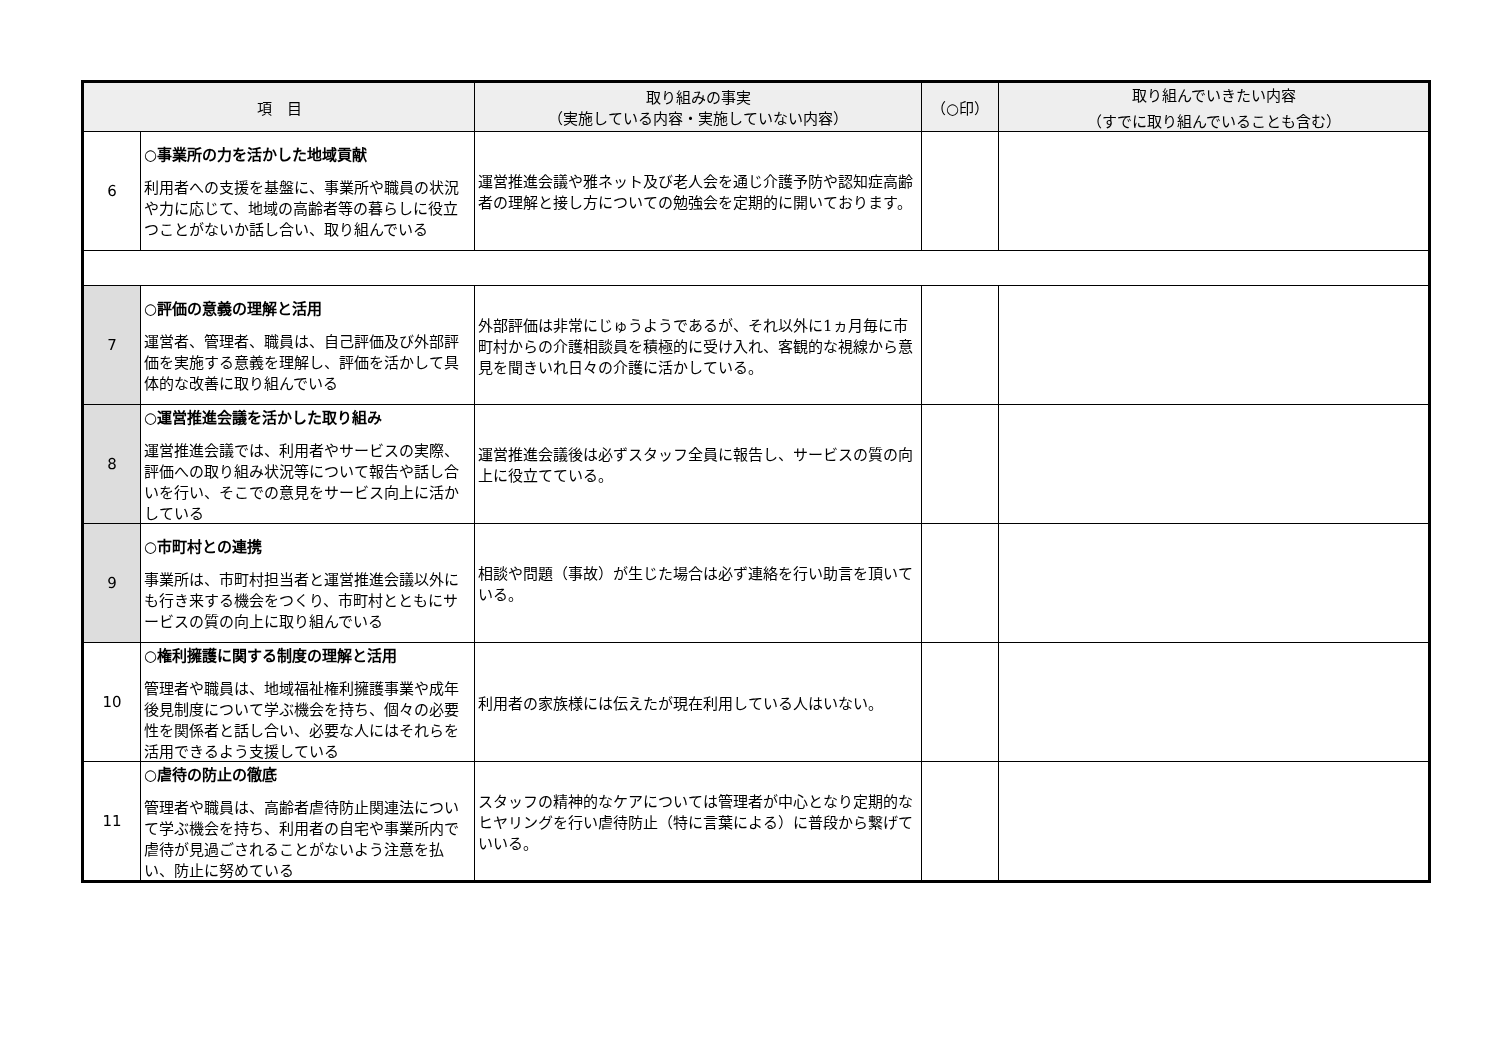| 項 目 | | 取り組みの事実 （実施している内容・実施していない内容） | （○印） | 取り組んでいきたい内容 （すでに取り組んでいることも含む） |
| --- | --- | --- | --- | --- |
| 6 | ○事業所の力を活かした地域貢献 利用者への支援を基盤に、事業所や職員の状況や力に応じて、地域の高齢者等の暮らしに役立つことがないか話し合い、取り組んでいる | 運営推進会議や雅ネット及び老人会を通じ介護予防や認知症高齢者の理解と接し方についての勉強会を定期的に開いております。 | | |
| 7 | ○評価の意義の理解と活用 運営者、管理者、職員は、自己評価及び外部評価を実施する意義を理解し、評価を活かして具体的な改善に取り組んでいる | 外部評価は非常にじゅうようであるが、それ以外に1ヵ月毎に市町村からの介護相談員を積極的に受け入れ、客観的な視線から意見を聞きいれ日々の介護に活かしている。 | | |
| 8 | ○運営推進会議を活かした取り組み 運営推進会議では、利用者やサービスの実際、評価への取り組み状況等について報告や話し合いを行い、そこでの意見をサービス向上に活かしている | 運営推進会議後は必ずスタッフ全員に報告し、サービスの質の向上に役立てている。 | | |
| 9 | ○市町村との連携 事業所は、市町村担当者と運営推進会議以外にも行き来する機会をつくり、市町村とともにサービスの質の向上に取り組んでいる | 相談や問題（事故）が生じた場合は必ず連絡を行い助言を頂いている。 | | |
| 10 | ○権利擁護に関する制度の理解と活用 管理者や職員は、地域福祉権利擁護事業や成年後見制度について学ぶ機会を持ち、個々の必要性を関係者と話し合い、必要な人にはそれらを活用できるよう支援している | 利用者の家族様には伝えたが現在利用している人はいない。 | | |
| 11 | ○虐待の防止の徹底 管理者や職員は、高齢者虐待防止関連法について学ぶ機会を持ち、利用者の自宅や事業所内で虐待が見過ごされることがないよう注意を払い、防止に努めている | スタッフの精神的なケアについては管理者が中心となり定期的なヒヤリングを行い虐待防止（特に言葉による）に普段から繋げていいる。 | | |